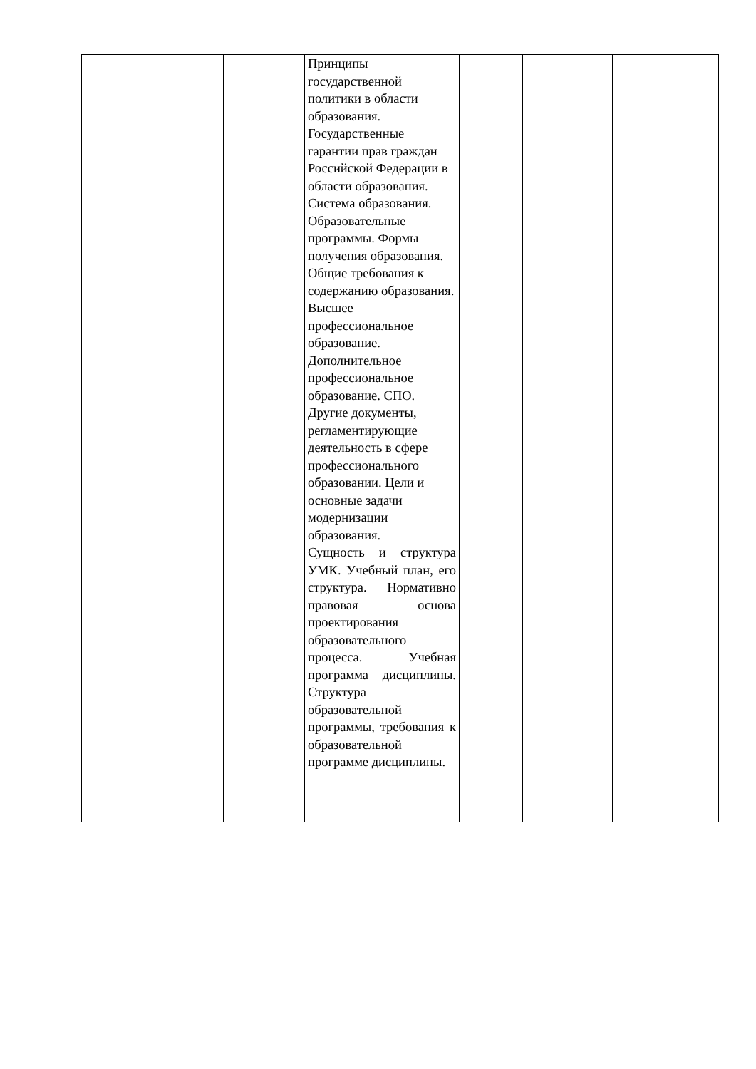| | | | Принципы государственной политики в области образования. Государственные гарантии прав граждан Российской Федерации в области образования. Система образования. Образовательные программы. Формы получения образования. Общие требования к содержанию образования. Высшее профессиональное образование. Дополнительное профессиональное образование. СПО. Другие документы, регламентирующие деятельность в сфере профессионального образовании. Цели и основные задачи модернизации образования. Сущность и структура УМК. Учебный план, его структура. Нормативно правовая основа проектирования образовательного процесса. Учебная программа дисциплины. Структура образовательной программы, требования к образовательной программе дисциплины. | | | |